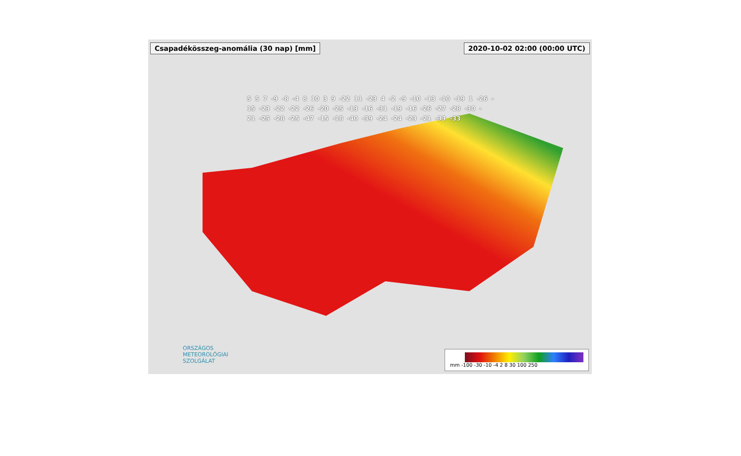Csapadékösszeg-anomália (30 nap) [mm]
2020-10-02 02:00 (00:00 UTC)
5 5 7 -9 -8 -4 8 10 3 9 -22 11 -23 4 -2 -9 -10 -13 -10 -19 1 -26 -15 -23 -22 -22 -26 -20 -25 -13 -16 -31 -19 -16 -26 -27 -28 -30 -21 -25 -28 -25 -47 -15 -18 -40 -39 -24 -24 -23 -21 -33 -33
ORSZÁGOS
METEOROLÓGIAI
SZOLGÁLAT
mm -100 -30 -10 -4 2 8 30 100 250